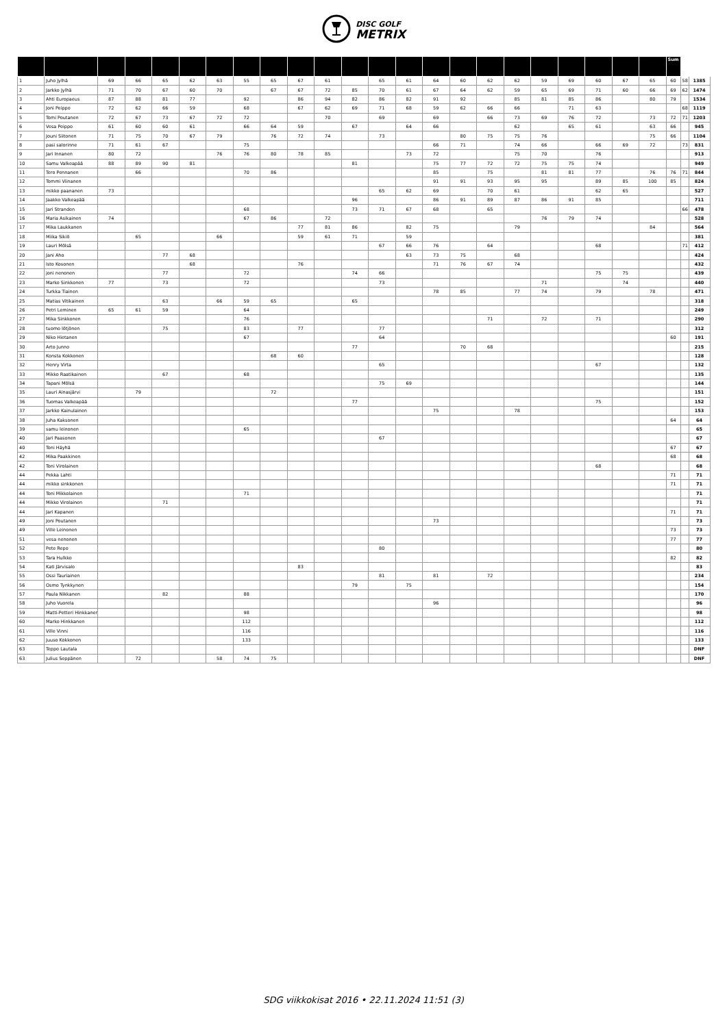DISC GOLF
METRIX
| | | | | | | | | | | | | | | | | | | | | | | | Sum | | |
| --- | --- | --- | --- | --- | --- | --- | --- | --- | --- | --- | --- | --- | --- | --- | --- | --- | --- | --- | --- | --- | --- | --- | --- | --- | --- |
| 1 | Juho Jylhä | 69 | 66 | 65 | 62 | 63 | 55 | 65 | 67 | 61 | | 65 | 61 | 64 | 60 | 62 | 62 | 59 | 69 | 60 | 67 | 65 | 60 | 58 | 1385 |
| 2 | Jarkko Jylhä | 71 | 70 | 67 | 60 | 70 | | 67 | 67 | 72 | 85 | 70 | 61 | 67 | 64 | 62 | 59 | 65 | 69 | 71 | 60 | 66 | 69 | 62 | 1474 |
| 3 | Ahti Europaeus | 87 | 88 | 81 | 77 | | 92 | | 86 | 94 | 82 | 86 | 82 | 91 | 92 | | 85 | 81 | 85 | 86 | | 80 | 79 | | 1534 |
| 4 | Joni Peippo | 72 | 62 | 66 | 59 | | 68 | | 67 | 62 | 69 | 71 | 68 | 59 | 62 | 66 | 66 | | 71 | 63 | | | | 68 | 1119 |
| 5 | Tomi Poutanen | 72 | 67 | 73 | 67 | 72 | 72 | | | 70 | | 69 | | 69 | | 66 | 73 | 69 | 76 | 72 | | 73 | 72 | 71 | 1203 |
| 6 | Vesa Peippo | 61 | 60 | 60 | 61 | | 66 | 64 | 59 | | 67 | | 64 | 66 | | | 62 | | 65 | 61 | | 63 | 66 | | 945 |
| 7 | Jouni Siitonen | 71 | 75 | 70 | 67 | 79 | | 76 | 72 | 74 | | 73 | | | 80 | 75 | 75 | 76 | | | | 75 | 66 | | 1104 |
| 8 | pasi salorinne | 71 | 61 | 67 | | | 75 | | | | | | | 66 | 71 | | 74 | 66 | | 66 | 69 | 72 | | 73 | 831 |
| 9 | Jari Innanen | 80 | 72 | | | 76 | 76 | 80 | 78 | 85 | | | 73 | 72 | | | 75 | 70 | | 76 | | | | | 913 |
| 10 | Samu Valkeapää | 88 | 89 | 90 | 81 | | | | | | 81 | | | 75 | 77 | 72 | 72 | 75 | 75 | 74 | | | | | 949 |
| 11 | Tero Pennanen | | 66 | | | | 70 | 86 | | | | | | 85 | | 75 | | 81 | 81 | 77 | | 76 | 76 | 71 | 844 |
| 12 | Tommi Viinanen | | | | | | | | | | | | | 91 | 91 | 93 | 95 | 95 | | 89 | 85 | 100 | 85 | | 824 |
| 13 | mikko paananen | 73 | | | | | | | | | | 65 | 62 | 69 | | 70 | 61 | | | 62 | 65 | | | | 527 |
| 14 | Jaakko Valkeapää | | | | | | | | | | 96 | | | 86 | 91 | 89 | 87 | 86 | 91 | 85 | | | | | 711 |
| 15 | Jari Stranden | | | | | | 68 | | | | 73 | 71 | 67 | 68 | | 65 | | | | | | | | 66 | 478 |
| 16 | Maria Asikainen | 74 | | | | | 67 | 86 | | 72 | | | | | | | | 76 | 79 | 74 | | | | | 528 |
| 17 | Mika Laukkanen | | | | | | | | 77 | 81 | 86 | | 82 | 75 | | | 79 | | | | | 84 | | | 564 |
| 18 | Miika Sikiö | | 65 | | | 66 | | | 59 | 61 | 71 | | 59 | | | | | | | | | | | | 381 |
| 19 | Lauri Mölsä | | | | | | | | | | | 67 | 66 | 76 | | 64 | | | | 68 | | | | 71 | 412 |
| 20 | Jani Aho | | | 77 | 68 | | | | | | | | 63 | 73 | 75 | | 68 | | | | | | | | 424 |
| 21 | Isto Kosonen | | | | 68 | | | | 76 | | | | | 71 | 76 | 67 | 74 | | | | | | | | 432 |
| 22 | joni nenonen | | | 77 | | | 72 | | | | 74 | 66 | | | | | | | | 75 | 75 | | | | 439 |
| 23 | Marko Sinkkonen | 77 | | 73 | | | 72 | | | | | 73 | | | | | | 71 | | | 74 | | | | 440 |
| 24 | Turkka Tiainen | | | | | | | | | | | | | 78 | 85 | | 77 | 74 | | 79 | | 78 | | | 471 |
| 25 | Matias Vitikainen | | | 63 | | 66 | 59 | 65 | | | 65 | | | | | | | | | | | | | | 318 |
| 26 | Petri Leminen | 65 | 61 | 59 | | | 64 | | | | | | | | | | | | | | | | | | 249 |
| 27 | Mika Sinkkonen | | | | | | 76 | | | | | | | | | 71 | | 72 | | 71 | | | | | 290 |
| 28 | tuomo lötjönen | | | 75 | | | 83 | | 77 | | | 77 | | | | | | | | | | | | | 312 |
| 29 | Niko Hietanen | | | | | | 67 | | | | | 64 | | | | | | | | | | | 60 | | 191 |
| 30 | Arto Junno | | | | | | | | | | 77 | | | | 70 | 68 | | | | | | | | | 215 |
| 31 | Konsta Kokkonen | | | | | | | 68 | 60 | | | | | | | | | | | | | | | | 128 |
| 32 | Henry Virta | | | | | | | | | | | 65 | | | | | | | | 67 | | | | | 132 |
| 33 | Mikko Raatikainen | | | 67 | | | 68 | | | | | | | | | | | | | | | | | | 135 |
| 34 | Tapani Mölsä | | | | | | | | | | | 75 | 69 | | | | | | | | | | | | 144 |
| 35 | Lauri Ainasjärvi | | 79 | | | | | 72 | | | | | | | | | | | | | | | | | 151 |
| 36 | Tuomas Valkeapää | | | | | | | | | | 77 | | | | | | | | | 75 | | | | | 152 |
| 37 | Jarkko Kainulainen | | | | | | | | | | | | | 75 | | | 78 | | | | | | | | 153 |
| 38 | Juha Kaksonen | | | | | | | | | | | | | | | | | | | | | | 64 | | 64 |
| 39 | samu leinonen | | | | | | 65 | | | | | | | | | | | | | | | | | | 65 |
| 40 | Jari Paasonen | | | | | | | | | | | 67 | | | | | | | | | | | | | 67 |
| 40 | Toni Häyhä | | | | | | | | | | | | | | | | | | | | | | 67 | | 67 |
| 42 | Mika Paakkinen | | | | | | | | | | | | | | | | | | | | | | 68 | | 68 |
| 42 | Toni Virolainen | | | | | | | | | | | | | | | | | | | 68 | | | | | 68 |
| 44 | Pekka Lahti | | | | | | | | | | | | | | | | | | | | | | 71 | | 71 |
| 44 | mikko sinkkonen | | | | | | | | | | | | | | | | | | | | | | 71 | | 71 |
| 44 | Toni Mikkolainen | | | | | | 71 | | | | | | | | | | | | | | | | | | 71 |
| 44 | Mikko Virolainen | | | 71 | | | | | | | | | | | | | | | | | | | | | 71 |
| 44 | Jari Kapanen | | | | | | | | | | | | | | | | | | | | | | 71 | | 71 |
| 49 | Joni Poutanen | | | | | | | | | | | | | 73 | | | | | | | | | | | 73 |
| 49 | Ville Leinonen | | | | | | | | | | | | | | | | | | | | | | 73 | | 73 |
| 51 | vesa nenonen | | | | | | | | | | | | | | | | | | | | | | 77 | | 77 |
| 52 | Pete Repo | | | | | | | | | | | 80 | | | | | | | | | | | | | 80 |
| 53 | Tara Hulkko | | | | | | | | | | | | | | | | | | | | | | 82 | | 82 |
| 54 | Kati Järvisalo | | | | | | | | 83 | | | | | | | | | | | | | | | | 83 |
| 55 | Ossi Tauriainen | | | | | | | | | | | 81 | | 81 | | 72 | | | | | | | | | 234 |
| 56 | Osmo Tynkkynen | | | | | | | | | | 79 | | 75 | | | | | | | | | | | | 154 |
| 57 | Paula Nikkanen | | | 82 | | | 88 | | | | | | | | | | | | | | | | | | 170 |
| 58 | Juho Vuorela | | | | | | | | | | | | | 96 | | | | | | | | | | | 96 |
| 59 | Matti-Petteri Hinkkanen | | | | | | 98 | | | | | | | | | | | | | | | | | | 98 |
| 60 | Marko Hinkkanen | | | | | | 112 | | | | | | | | | | | | | | | | | | 112 |
| 61 | Ville Vinni | | | | | | 116 | | | | | | | | | | | | | | | | | | 116 |
| 62 | Juuso Kokkonen | | | | | | 133 | | | | | | | | | | | | | | | | | | 133 |
| 63 | Teppo Lautala | | | | | | | | | | | | | | | | | | | | | | | | DNF |
| 63 | Julius Seppänen | | 72 | | | 58 | 74 | 75 | | | | | | | | | | | | | | | | | DNF |
SDG viikkokisat 2016 • 22.11.2024 11:51 (3)